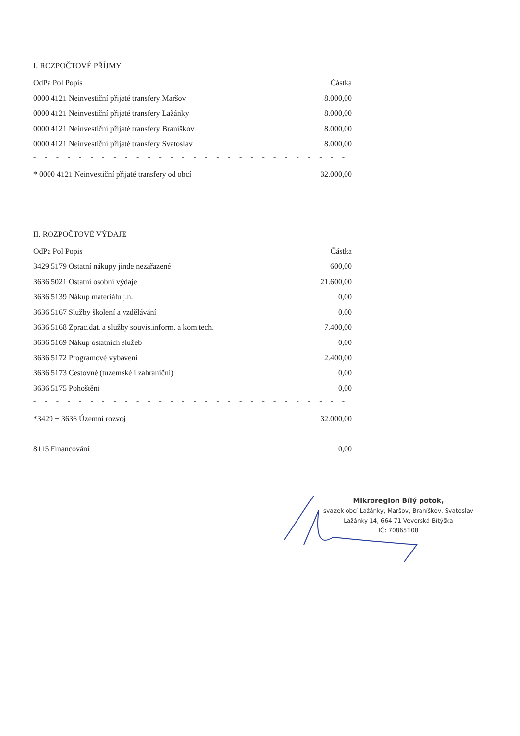I. ROZPOČTOVÉ PŘÍJMY
| OdPa Pol Popis | Částka |
| --- | --- |
| 0000 4121 Neinvestiční přijaté transfery Maršov | 8.000,00 |
| 0000 4121 Neinvestiční přijaté transfery Lažánky | 8.000,00 |
| 0000 4121 Neinvestiční přijaté transfery Braníškov | 8.000,00 |
| 0000 4121 Neinvestiční přijaté transfery Svatoslav | 8.000,00 |
| - - - - - - - - - - - - - - - - - - - - - - - - - - - - - - - - - - - - - - - - | |
| * 0000 4121 Neinvestiční přijaté transfery od obcí | 32.000,00 |
II. ROZPOČTOVÉ VÝDAJE
| OdPa Pol Popis | Částka |
| --- | --- |
| 3429 5179 Ostatní nákupy jinde nezařazené | 600,00 |
| 3636 5021 Ostatní osobní výdaje | 21.600,00 |
| 3636 5139 Nákup materiálu j.n. | 0,00 |
| 3636 5167 Služby školení a vzdělávání | 0,00 |
| 3636 5168 Zprac.dat. a služby souvis.inform. a kom.tech. | 7.400,00 |
| 3636 5169 Nákup ostatních služeb | 0,00 |
| 3636 5172 Programové vybavení | 2.400,00 |
| 3636 5173 Cestovné (tuzemské i zahraniční) | 0,00 |
| 3636 5175 Pohoštění | 0,00 |
| - - - - - - - - - - - - - - - - - - - - - - - - - - - - - - - - - - - - - - - - | |
| *3429 + 3636 Územní rozvoj | 32.000,00 |
| 8115 Financování | 0,00 |
Mikroregion Bílý potok,
svazek obcí Lažánky, Maršov, Braníškov, Svatoslav
Lažánky 14, 664 71 Veverská Bítýška
IČ: 70865108